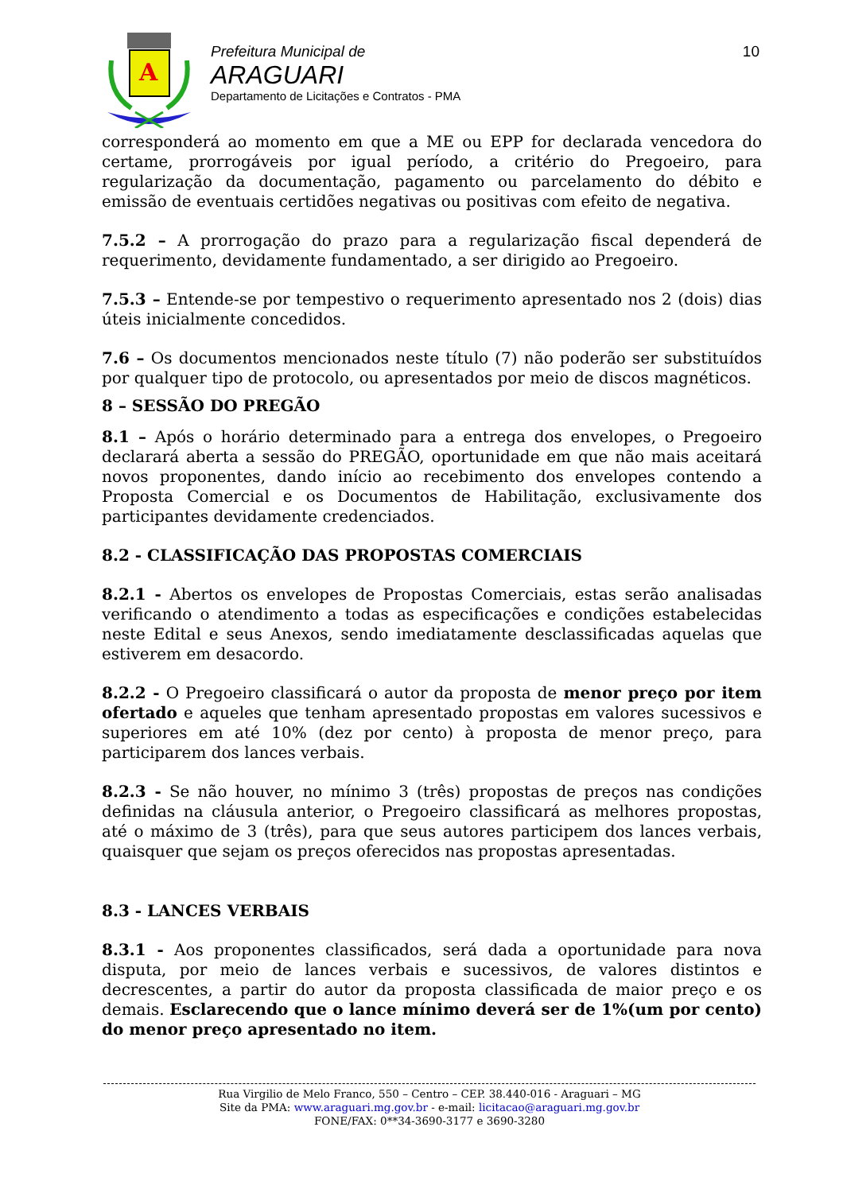A
Prefeitura Municipal de
ARAGUARI
Departamento de Licitações e Contratos - PMA
10
corresponderá ao momento em que a ME ou EPP for declarada vencedora do certame, prorrogáveis por igual período, a critério do Pregoeiro, para regularização da documentação, pagamento ou parcelamento do débito e emissão de eventuais certidões negativas ou positivas com efeito de negativa.
7.5.2 – A prorrogação do prazo para a regularização fiscal dependerá de requerimento, devidamente fundamentado, a ser dirigido ao Pregoeiro.
7.5.3 – Entende-se por tempestivo o requerimento apresentado nos 2 (dois) dias úteis inicialmente concedidos.
7.6 – Os documentos mencionados neste título (7) não poderão ser substituídos por qualquer tipo de protocolo, ou apresentados por meio de discos magnéticos.
8 – SESSÃO DO PREGÃO
8.1 – Após o horário determinado para a entrega dos envelopes, o Pregoeiro declarará aberta a sessão do PREGÃO, oportunidade em que não mais aceitará novos proponentes, dando início ao recebimento dos envelopes contendo a Proposta Comercial e os Documentos de Habilitação, exclusivamente dos participantes devidamente credenciados.
8.2 - CLASSIFICAÇÃO DAS PROPOSTAS COMERCIAIS
8.2.1 - Abertos os envelopes de Propostas Comerciais, estas serão analisadas verificando o atendimento a todas as especificações e condições estabelecidas neste Edital e seus Anexos, sendo imediatamente desclassificadas aquelas que estiverem em desacordo.
8.2.2 - O Pregoeiro classificará o autor da proposta de menor preço por item ofertado e aqueles que tenham apresentado propostas em valores sucessivos e superiores em até 10% (dez por cento) à proposta de menor preço, para participarem dos lances verbais.
8.2.3 - Se não houver, no mínimo 3 (três) propostas de preços nas condições definidas na cláusula anterior, o Pregoeiro classificará as melhores propostas, até o máximo de 3 (três), para que seus autores participem dos lances verbais, quaisquer que sejam os preços oferecidos nas propostas apresentadas.
8.3 - LANCES VERBAIS
8.3.1 - Aos proponentes classificados, será dada a oportunidade para nova disputa, por meio de lances verbais e sucessivos, de valores distintos e decrescentes, a partir do autor da proposta classificada de maior preço e os demais. Esclarecendo que o lance mínimo deverá ser de 1%(um por cento) do menor preço apresentado no item.
Rua Virgilio de Melo Franco, 550 – Centro – CEP. 38.440-016 - Araguari – MG
Site da PMA: www.araguari.mg.gov.br - e-mail: licitacao@araguari.mg.gov.br
FONE/FAX: 0**34-3690-3177 e 3690-3280